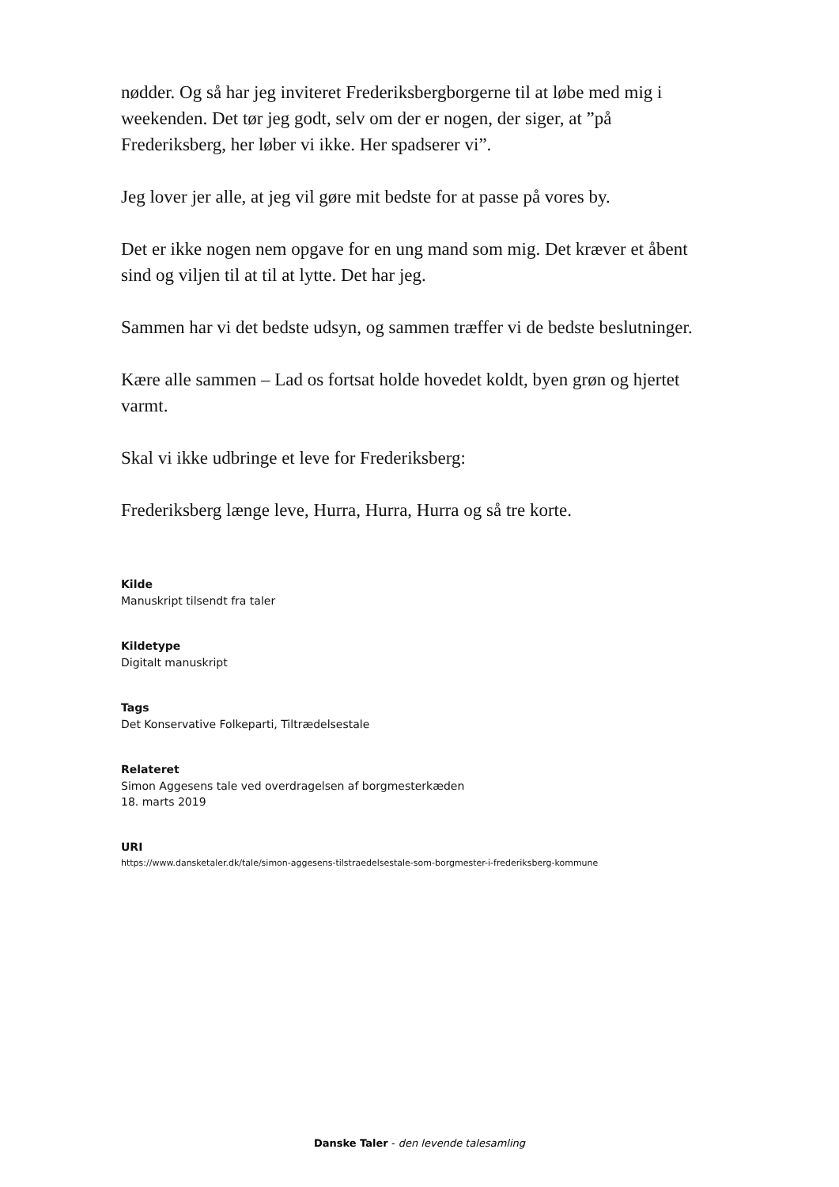nødder. Og så har jeg inviteret Frederiksbergborgerne til at løbe med mig i weekenden. Det tør jeg godt, selv om der er nogen, der siger, at ”på Frederiksberg, her løber vi ikke. Her spadserer vi”.
Jeg lover jer alle, at jeg vil gøre mit bedste for at passe på vores by.
Det er ikke nogen nem opgave for en ung mand som mig. Det kræver et åbent sind og viljen til at til at lytte. Det har jeg.
Sammen har vi det bedste udsyn, og sammen træffer vi de bedste beslutninger.
Kære alle sammen – Lad os fortsat holde hovedet koldt, byen grøn og hjertet varmt.
Skal vi ikke udbringe et leve for Frederiksberg:
Frederiksberg længe leve, Hurra, Hurra, Hurra og så tre korte.
Kilde
Manuskript tilsendt fra taler
Kildetype
Digitalt manuskript
Tags
Det Konservative Folkeparti, Tiltrædelsestale
Relateret
Simon Aggesens tale ved overdragelsen af borgmesterkæden
18. marts 2019
URI
https://www.dansketaler.dk/tale/simon-aggesens-tilstraedelsestale-som-borgmester-i-frederiksberg-kommune
Danske Taler - den levende talesamling